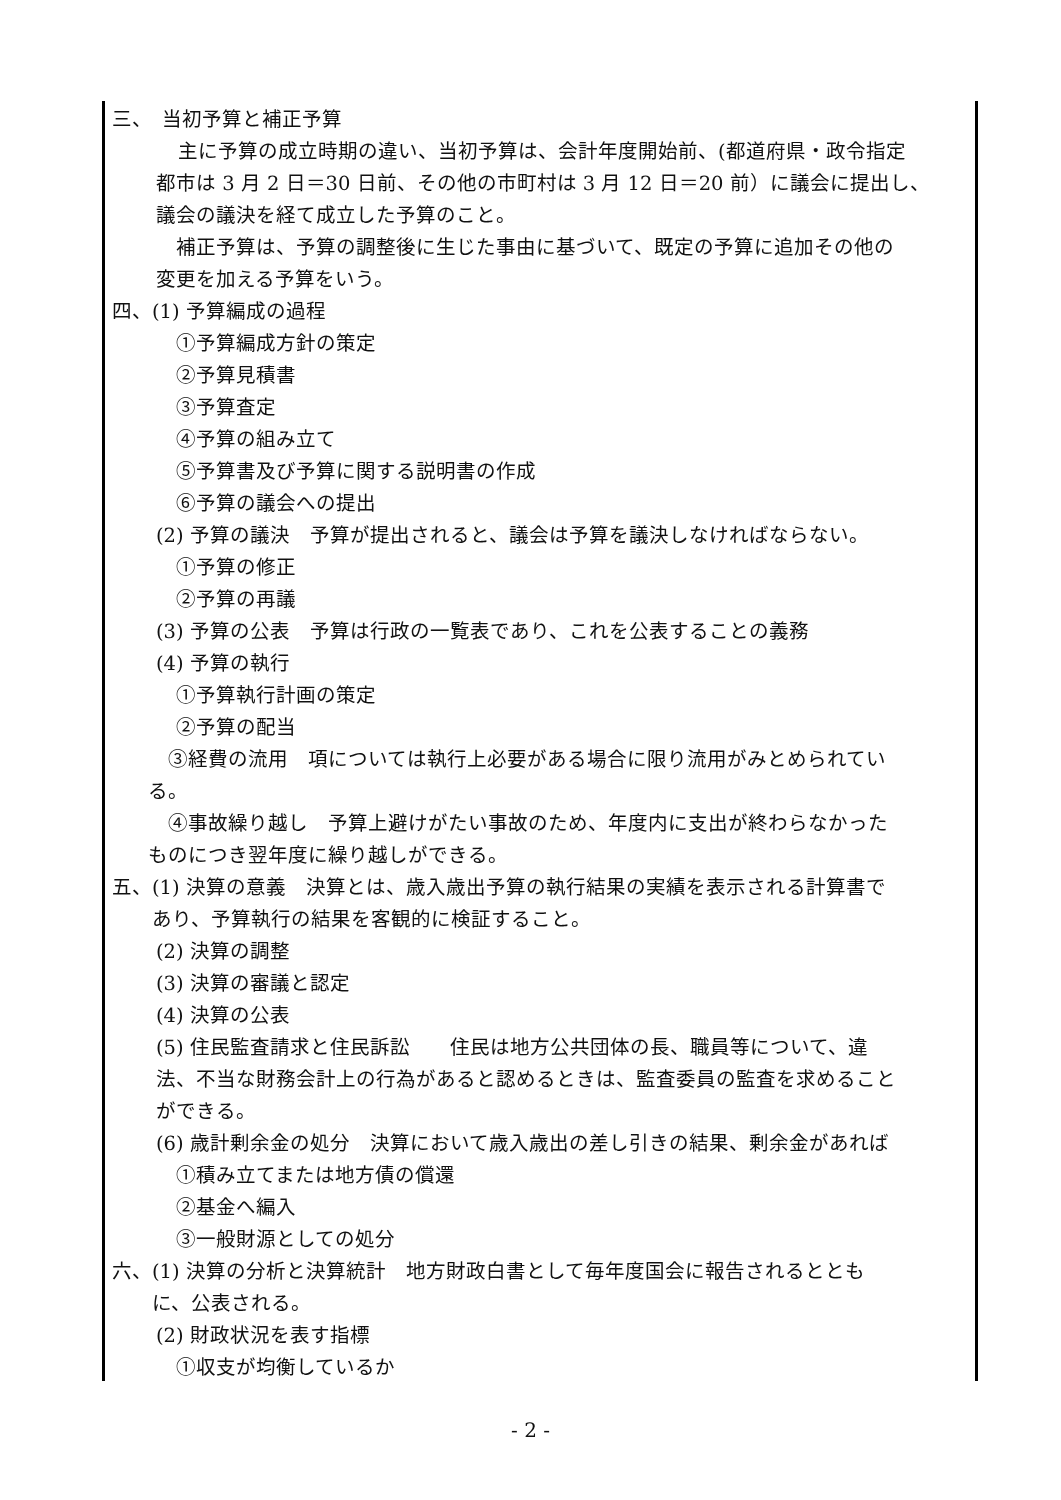三、　当初予算と補正予算
主に予算の成立時期の違い、当初予算は、会計年度開始前、(都道府県・政令指定
都市は 3 月 2 日＝30 日前、その他の市町村は 3 月 12 日＝20 前）に議会に提出し、
議会の議決を経て成立した予算のこと。
　補正予算は、予算の調整後に生じた事由に基づいて、既定の予算に追加その他の
変更を加える予算をいう。
四、(1) 予算編成の過程
①予算編成方針の策定
②予算見積書
③予算査定
④予算の組み立て
⑤予算書及び予算に関する説明書の作成
⑥予算の議会への提出
(2) 予算の議決　予算が提出されると、議会は予算を議決しなければならない。
①予算の修正
②予算の再議
(3) 予算の公表　予算は行政の一覧表であり、これを公表することの義務
(4) 予算の執行
①予算執行計画の策定
②予算の配当
　③経費の流用　項については執行上必要がある場合に限り流用がみとめられてい
る。
　④事故繰り越し　予算上避けがたい事故のため、年度内に支出が終わらなかった
ものにつき翌年度に繰り越しができる。
五、(1) 決算の意義　決算とは、歳入歳出予算の執行結果の実績を表示される計算書で
　　あり、予算執行の結果を客観的に検証すること。
(2) 決算の調整
(3) 決算の審議と認定
(4) 決算の公表
(5) 住民監査請求と住民訴訟　　住民は地方公共団体の長、職員等について、違
法、不当な財務会計上の行為があると認めるときは、監査委員の監査を求めること
ができる。
(6) 歳計剰余金の処分　決算において歳入歳出の差し引きの結果、剰余金があれば
①積み立てまたは地方債の償還
②基金へ編入
③一般財源としての処分
六、(1) 決算の分析と決算統計　地方財政白書として毎年度国会に報告されるととも
　　に、公表される。
(2) 財政状況を表す指標
①収支が均衡しているか
- 2 -